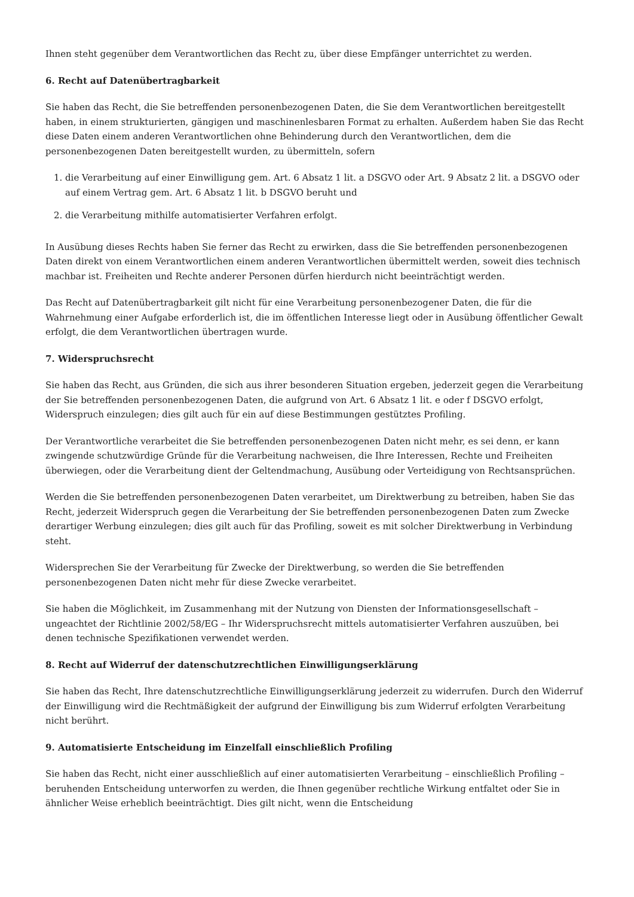Ihnen steht gegenüber dem Verantwortlichen das Recht zu, über diese Empfänger unterrichtet zu werden.
6. Recht auf Datenübertragbarkeit
Sie haben das Recht, die Sie betreffenden personenbezogenen Daten, die Sie dem Verantwortlichen bereitgestellt haben, in einem strukturierten, gängigen und maschinenlesbaren Format zu erhalten. Außerdem haben Sie das Recht diese Daten einem anderen Verantwortlichen ohne Behinderung durch den Verantwortlichen, dem die personenbezogenen Daten bereitgestellt wurden, zu übermitteln, sofern
1. die Verarbeitung auf einer Einwilligung gem. Art. 6 Absatz 1 lit. a DSGVO oder Art. 9 Absatz 2 lit. a DSGVO oder auf einem Vertrag gem. Art. 6 Absatz 1 lit. b DSGVO beruht und
2. die Verarbeitung mithilfe automatisierter Verfahren erfolgt.
In Ausübung dieses Rechts haben Sie ferner das Recht zu erwirken, dass die Sie betreffenden personenbezogenen Daten direkt von einem Verantwortlichen einem anderen Verantwortlichen übermittelt werden, soweit dies technisch machbar ist. Freiheiten und Rechte anderer Personen dürfen hierdurch nicht beeinträchtigt werden.
Das Recht auf Datenübertragbarkeit gilt nicht für eine Verarbeitung personenbezogener Daten, die für die Wahrnehmung einer Aufgabe erforderlich ist, die im öffentlichen Interesse liegt oder in Ausübung öffentlicher Gewalt erfolgt, die dem Verantwortlichen übertragen wurde.
7. Widerspruchsrecht
Sie haben das Recht, aus Gründen, die sich aus ihrer besonderen Situation ergeben, jederzeit gegen die Verarbeitung der Sie betreffenden personenbezogenen Daten, die aufgrund von Art. 6 Absatz 1 lit. e oder f DSGVO erfolgt, Widerspruch einzulegen; dies gilt auch für ein auf diese Bestimmungen gestütztes Profiling.
Der Verantwortliche verarbeitet die Sie betreffenden personenbezogenen Daten nicht mehr, es sei denn, er kann zwingende schutzwürdige Gründe für die Verarbeitung nachweisen, die Ihre Interessen, Rechte und Freiheiten überwiegen, oder die Verarbeitung dient der Geltendmachung, Ausübung oder Verteidigung von Rechtsansprüchen.
Werden die Sie betreffenden personenbezogenen Daten verarbeitet, um Direktwerbung zu betreiben, haben Sie das Recht, jederzeit Widerspruch gegen die Verarbeitung der Sie betreffenden personenbezogenen Daten zum Zwecke derartiger Werbung einzulegen; dies gilt auch für das Profiling, soweit es mit solcher Direktwerbung in Verbindung steht.
Widersprechen Sie der Verarbeitung für Zwecke der Direktwerbung, so werden die Sie betreffenden personenbezogenen Daten nicht mehr für diese Zwecke verarbeitet.
Sie haben die Möglichkeit, im Zusammenhang mit der Nutzung von Diensten der Informationsgesellschaft – ungeachtet der Richtlinie 2002/58/EG – Ihr Widerspruchsrecht mittels automatisierter Verfahren auszuüben, bei denen technische Spezifikationen verwendet werden.
8. Recht auf Widerruf der datenschutzrechtlichen Einwilligungserklärung
Sie haben das Recht, Ihre datenschutzrechtliche Einwilligungserklärung jederzeit zu widerrufen. Durch den Widerruf der Einwilligung wird die Rechtmäßigkeit der aufgrund der Einwilligung bis zum Widerruf erfolgten Verarbeitung nicht berührt.
9. Automatisierte Entscheidung im Einzelfall einschließlich Profiling
Sie haben das Recht, nicht einer ausschließlich auf einer automatisierten Verarbeitung – einschließlich Profiling – beruhenden Entscheidung unterworfen zu werden, die Ihnen gegenüber rechtliche Wirkung entfaltet oder Sie in ähnlicher Weise erheblich beeinträchtigt. Dies gilt nicht, wenn die Entscheidung